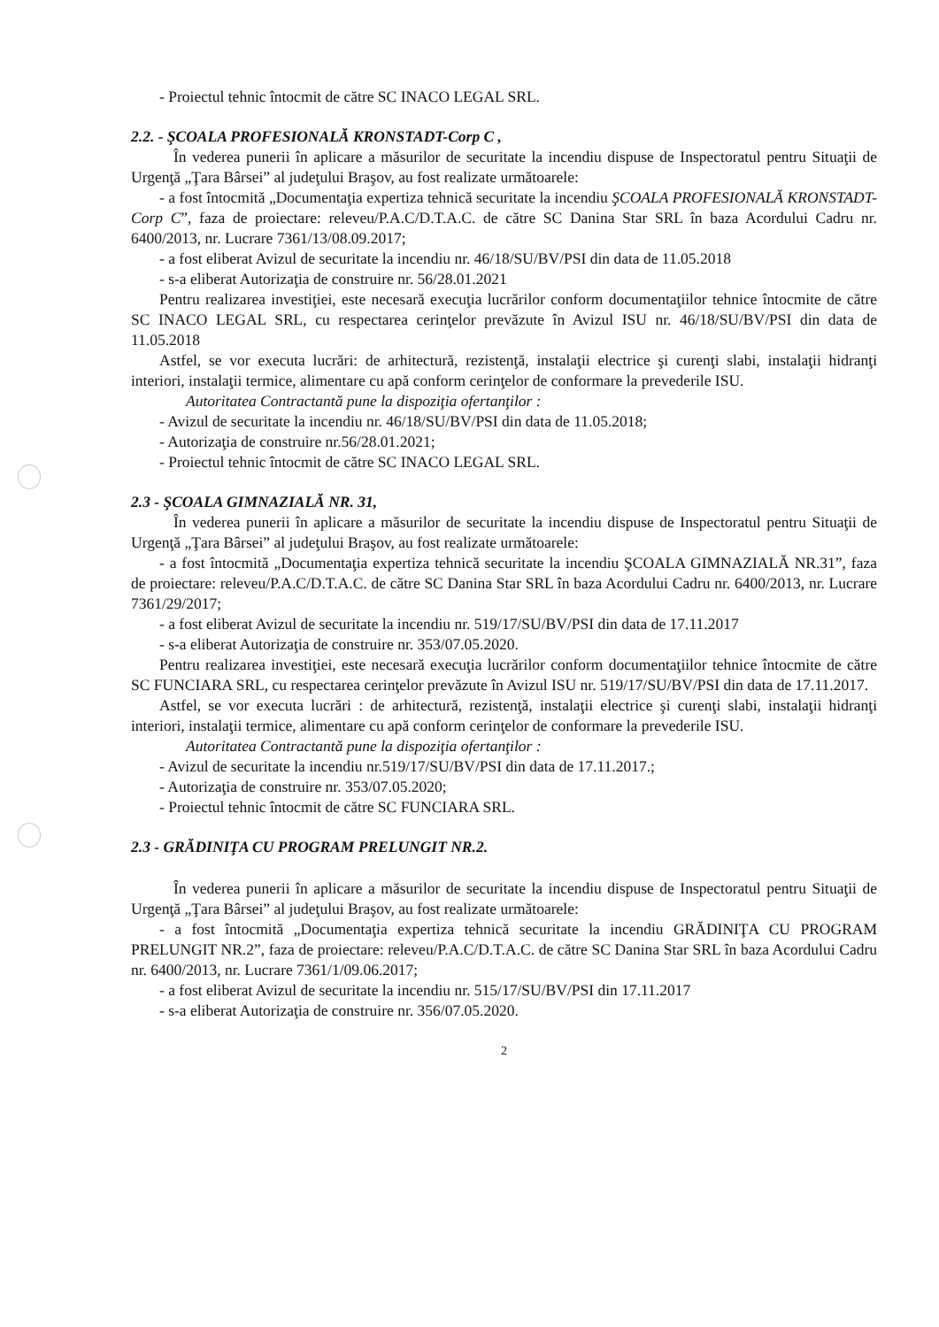- Proiectul tehnic întocmit de către SC INACO LEGAL SRL.
2.2. - ŞCOALA PROFESIONALĂ KRONSTADT-Corp C ,
În vederea punerii în aplicare a măsurilor de securitate la incendiu dispuse de Inspectoratul pentru Situaţii de Urgenţă „Ţara Bârsei” al judeţului Braşov, au fost realizate următoarele:
- a fost întocmită „Documentaţia expertiza tehnică securitate la incendiu ŞCOALA PROFESIONALĂ KRONSTADT-Corp C”, faza de proiectare: releveu/P.A.C/D.T.A.C. de către SC Danina Star SRL în baza Acordului Cadru nr. 6400/2013, nr. Lucrare 7361/13/08.09.2017;
- a fost eliberat Avizul de securitate la incendiu nr. 46/18/SU/BV/PSI din data de 11.05.2018
- s-a eliberat Autorizaţia de construire nr. 56/28.01.2021
Pentru realizarea investiţiei, este necesară execuţia lucrărilor conform documentaţiilor tehnice întocmite de către SC INACO LEGAL SRL, cu respectarea cerinţelor prevăzute în Avizul ISU nr. 46/18/SU/BV/PSI din data de 11.05.2018
Astfel, se vor executa lucrări: de arhitectură, rezistenţă, instalaţii electrice şi curenţi slabi, instalaţii hidranţi interiori, instalaţii termice, alimentare cu apă conform cerinţelor de conformare la prevederile ISU.
Autoritatea Contractantă pune la dispoziţia ofertanţilor :
- Avizul de securitate la incendiu nr. 46/18/SU/BV/PSI din data de 11.05.2018;
- Autorizaţia de construire nr.56/28.01.2021;
- Proiectul tehnic întocmit de către SC INACO LEGAL SRL.
2.3 - ŞCOALA GIMNAZIALĂ NR. 31,
În vederea punerii în aplicare a măsurilor de securitate la incendiu dispuse de Inspectoratul pentru Situaţii de Urgenţă „Ţara Bârsei” al judeţului Braşov, au fost realizate următoarele:
- a fost întocmită „Documentaţia expertiza tehnică securitate la incendiu ŞCOALA GIMNAZIALĂ NR.31”, faza de proiectare: releveu/P.A.C/D.T.A.C. de către SC Danina Star SRL în baza Acordului Cadru nr. 6400/2013, nr. Lucrare 7361/29/2017;
- a fost eliberat Avizul de securitate la incendiu nr. 519/17/SU/BV/PSI din data de 17.11.2017
- s-a eliberat Autorizaţia de construire nr. 353/07.05.2020.
Pentru realizarea investiţiei, este necesară execuţia lucrărilor conform documentaţiilor tehnice întocmite de către SC FUNCIARA SRL, cu respectarea cerinţelor prevăzute în Avizul ISU nr. 519/17/SU/BV/PSI din data de 17.11.2017.
Astfel, se vor executa lucrări : de arhitectură, rezistenţă, instalaţii electrice şi curenţi slabi, instalaţii hidranţi interiori, instalaţii termice, alimentare cu apă conform cerinţelor de conformare la prevederile ISU.
Autoritatea Contractantă pune la dispoziţia ofertanţilor :
- Avizul de securitate la incendiu nr.519/17/SU/BV/PSI din data de 17.11.2017.;
- Autorizaţia de construire nr. 353/07.05.2020;
- Proiectul tehnic întocmit de către SC FUNCIARA SRL.
2.3 - GRĂDINIŢA CU PROGRAM PRELUNGIT NR.2.
În vederea punerii în aplicare a măsurilor de securitate la incendiu dispuse de Inspectoratul pentru Situaţii de Urgenţă „Ţara Bârsei” al judeţului Braşov, au fost realizate următoarele:
- a fost întocmită „Documentaţia expertiza tehnică securitate la incendiu GRĂDINIŢA CU PROGRAM PRELUNGIT NR.2”, faza de proiectare: releveu/P.A.C/D.T.A.C. de către SC Danina Star SRL în baza Acordului Cadru nr. 6400/2013, nr. Lucrare 7361/1/09.06.2017;
- a fost eliberat Avizul de securitate la incendiu nr. 515/17/SU/BV/PSI din 17.11.2017
- s-a eliberat Autorizaţia de construire nr. 356/07.05.2020.
2